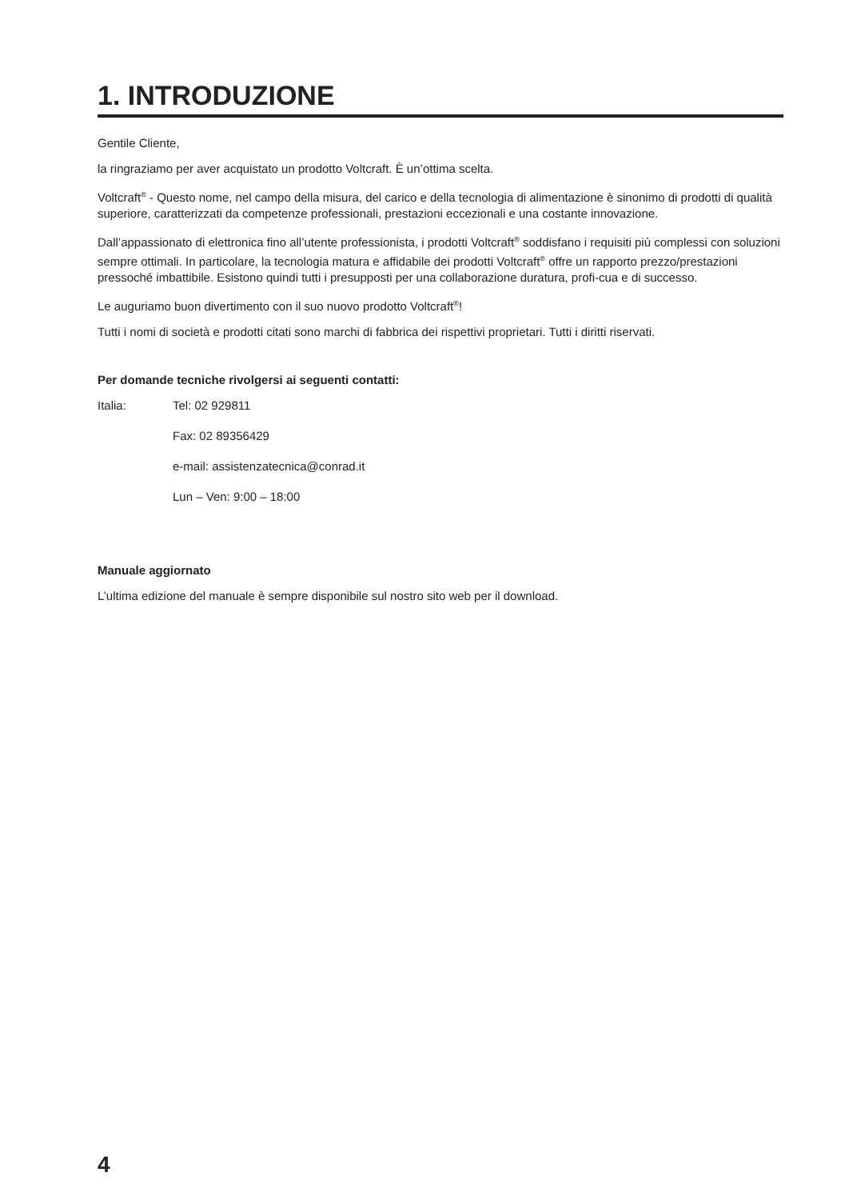1. INTRODUZIONE
Gentile Cliente,
la ringraziamo per aver acquistato un prodotto Voltcraft. È un’ottima scelta.
Voltcraft<sup>®</sup> - Questo nome, nel campo della misura, del carico e della tecnologia di alimentazione è sinonimo di prodotti di qualità superiore, caratterizzati da competenze professionali, prestazioni eccezionali e una costante innovazione.
Dall’appassionato di elettronica fino all’utente professionista, i prodotti Voltcraft<sup>®</sup> soddisfano i requisiti più complessi con soluzioni sempre ottimali. In particolare, la tecnologia matura e affidabile dei prodotti Voltcraft<sup>®</sup> offre un rapporto prezzo/prestazioni pressoché imbattibile. Esistono quindi tutti i presupposti per una collaborazione duratura, profi-cua e di successo.
Le auguriamo buon divertimento con il suo nuovo prodotto Voltcraft<sup>®</sup>!
Tutti i nomi di società e prodotti citati sono marchi di fabbrica dei rispettivi proprietari. Tutti i diritti riservati.
Per domande tecniche rivolgersi ai seguenti contatti:
Italia: Tel: 02 929811
Fax: 02 89356429
e-mail: assistenzatecnica@conrad.it
Lun – Ven: 9:00 – 18:00
Manuale aggiornato
L’ultima edizione del manuale è sempre disponibile sul nostro sito web per il download.
4